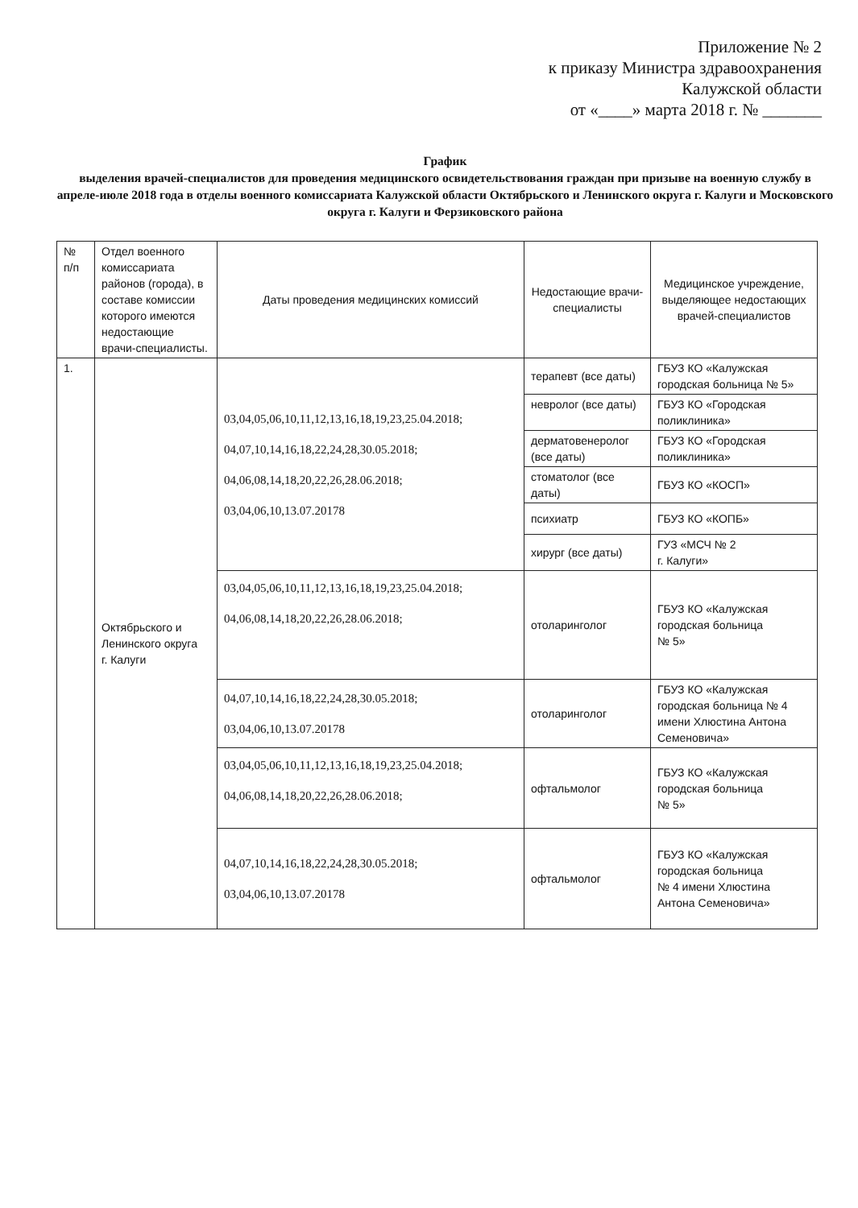Приложение № 2
к приказу Министра здравоохранения
Калужской области
от «____» марта 2018 г. № _______
График
выделения врачей-специалистов для проведения медицинского освидетельствования граждан при призыве на военную службу в апреле-июле 2018 года в отделы военного комиссариата Калужской области Октябрьского и Ленинского округа г. Калуги и Московского округа г. Калуги и Ферзиковского района
| № п/п | Отдел военного комиссариата районов (города), в составе комиссии которого имеются недостающие врачи-специалисты. | Даты проведения медицинских комиссий | Недостающие врачи-специалисты | Медицинское учреждение, выделяющее недостающих врачей-специалистов |
| --- | --- | --- | --- | --- |
| 1. | Октябрьского и Ленинского округа г. Калуги | 03,04,05,06,10,11,12,13,16,18,19,23,25.04.2018; 04,07,10,14,16,18,22,24,28,30.05.2018; 04,06,08,14,18,20,22,26,28.06.2018; 03,04,06,10,13.07.20178 | терапевт (все даты) | ГБУЗ КО «Калужская городская больница № 5» |
| | | | невролог (все даты) | ГБУЗ КО «Городская поликлиника» |
| | | | дерматовенеролог (все даты) | ГБУЗ КО «Городская поликлиника» |
| | | | стоматолог (все даты) | ГБУЗ КО «КОСП» |
| | | | психиатр | ГБУЗ КО «КОПБ» |
| | | | хирург (все даты) | ГУЗ «МСЧ № 2 г. Калуги» |
| | | 03,04,05,06,10,11,12,13,16,18,19,23,25.04.2018; 04,06,08,14,18,20,22,26,28.06.2018; | отоларинголог | ГБУЗ КО «Калужская городская больница № 5» |
| | | 04,07,10,14,16,18,22,24,28,30.05.2018; 03,04,06,10,13.07.20178 | отоларинголог | ГБУЗ КО «Калужская городская больница № 4 имени Хлюстина Антона Семеновича» |
| | | 03,04,05,06,10,11,12,13,16,18,19,23,25.04.2018; 04,06,08,14,18,20,22,26,28.06.2018; | офтальмолог | ГБУЗ КО «Калужская городская больница № 5» |
| | | 04,07,10,14,16,18,22,24,28,30.05.2018; 03,04,06,10,13.07.20178 | офтальмолог | ГБУЗ КО «Калужская городская больница № 4 имени Хлюстина Антона Семеновича» |